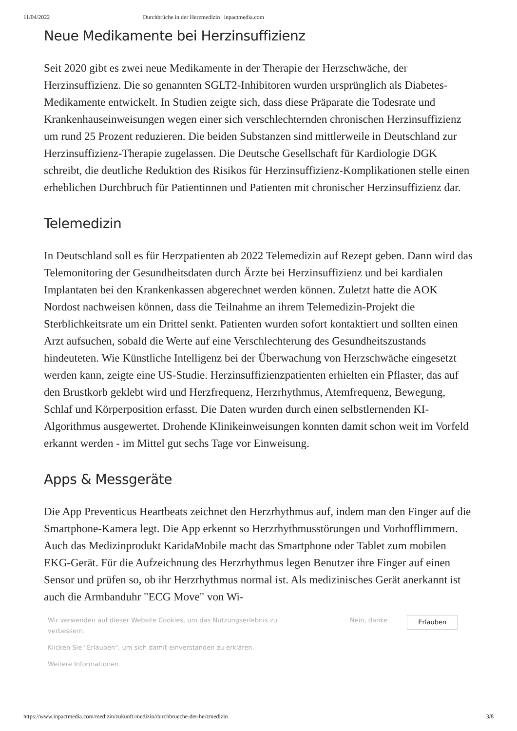11/04/2022 Durchbrüche in der Herzmedizin | inpactmedia.com
Neue Medikamente bei Herzinsuffizienz
Seit 2020 gibt es zwei neue Medikamente in der Therapie der Herzschwäche, der Herzinsuffizienz. Die so genannten SGLT2-Inhibitoren wurden ursprünglich als Diabetes-Medikamente entwickelt. In Studien zeigte sich, dass diese Präparate die Todesrate und Krankenhauseinweisungen wegen einer sich verschlechternden chronischen Herzinsuffizienz um rund 25 Prozent reduzieren. Die beiden Substanzen sind mittlerweile in Deutschland zur Herzinsuffizienz-Therapie zugelassen. Die Deutsche Gesellschaft für Kardiologie DGK schreibt, die deutliche Reduktion des Risikos für Herzinsuffizienz-Komplikationen stelle einen erheblichen Durchbruch für Patientinnen und Patienten mit chronischer Herzinsuffizienz dar.
Telemedizin
In Deutschland soll es für Herzpatienten ab 2022 Telemedizin auf Rezept geben. Dann wird das Telemonitoring der Gesundheitsdaten durch Ärzte bei Herzinsuffizienz und bei kardialen Implantaten bei den Krankenkassen abgerechnet werden können. Zuletzt hatte die AOK Nordost nachweisen können, dass die Teilnahme an ihrem Telemedizin-Projekt die Sterblichkeitsrate um ein Drittel senkt. Patienten wurden sofort kontaktiert und sollten einen Arzt aufsuchen, sobald die Werte auf eine Verschlechterung des Gesundheitszustands hindeuteten. Wie Künstliche Intelligenz bei der Überwachung von Herzschwäche eingesetzt werden kann, zeigte eine US-Studie. Herzinsuffizienzpatienten erhielten ein Pflaster, das auf den Brustkorb geklebt wird und Herzfrequenz, Herzrhythmus, Atemfrequenz, Bewegung, Schlaf und Körperposition erfasst. Die Daten wurden durch einen selbstlernenden KI-Algorithmus ausgewertet. Drohende Klinikeinweisungen konnten damit schon weit im Vorfeld erkannt werden - im Mittel gut sechs Tage vor Einweisung.
Apps & Messgeräte
Die App Preventicus Heartbeats zeichnet den Herzrhythmus auf, indem man den Finger auf die Smartphone-Kamera legt. Die App erkennt so Herzrhythmusstörungen und Vorhofflimmern. Auch das Medizinprodukt KaridaMobile macht das Smartphone oder Tablet zum mobilen EKG-Gerät. Für die Aufzeichnung des Herzrhythmus legen Benutzer ihre Finger auf einen Sensor und prüfen so, ob ihr Herzrhythmus normal ist. Als medizinisches Gerät anerkannt ist auch die Armbanduhr "ECG Move" von Wi-
Wir verwenden auf dieser Website Cookies, um das Nutzungserlebnis zu verbessern.
Klicken Sie "Erlauben", um sich damit einverstanden zu erklären.
Weitere Informationen
Nein, danke
Erlauben
https://www.inpactmedia.com/medizin/zukunft-medizin/durchbrueche-der-herzmedizin 3/8